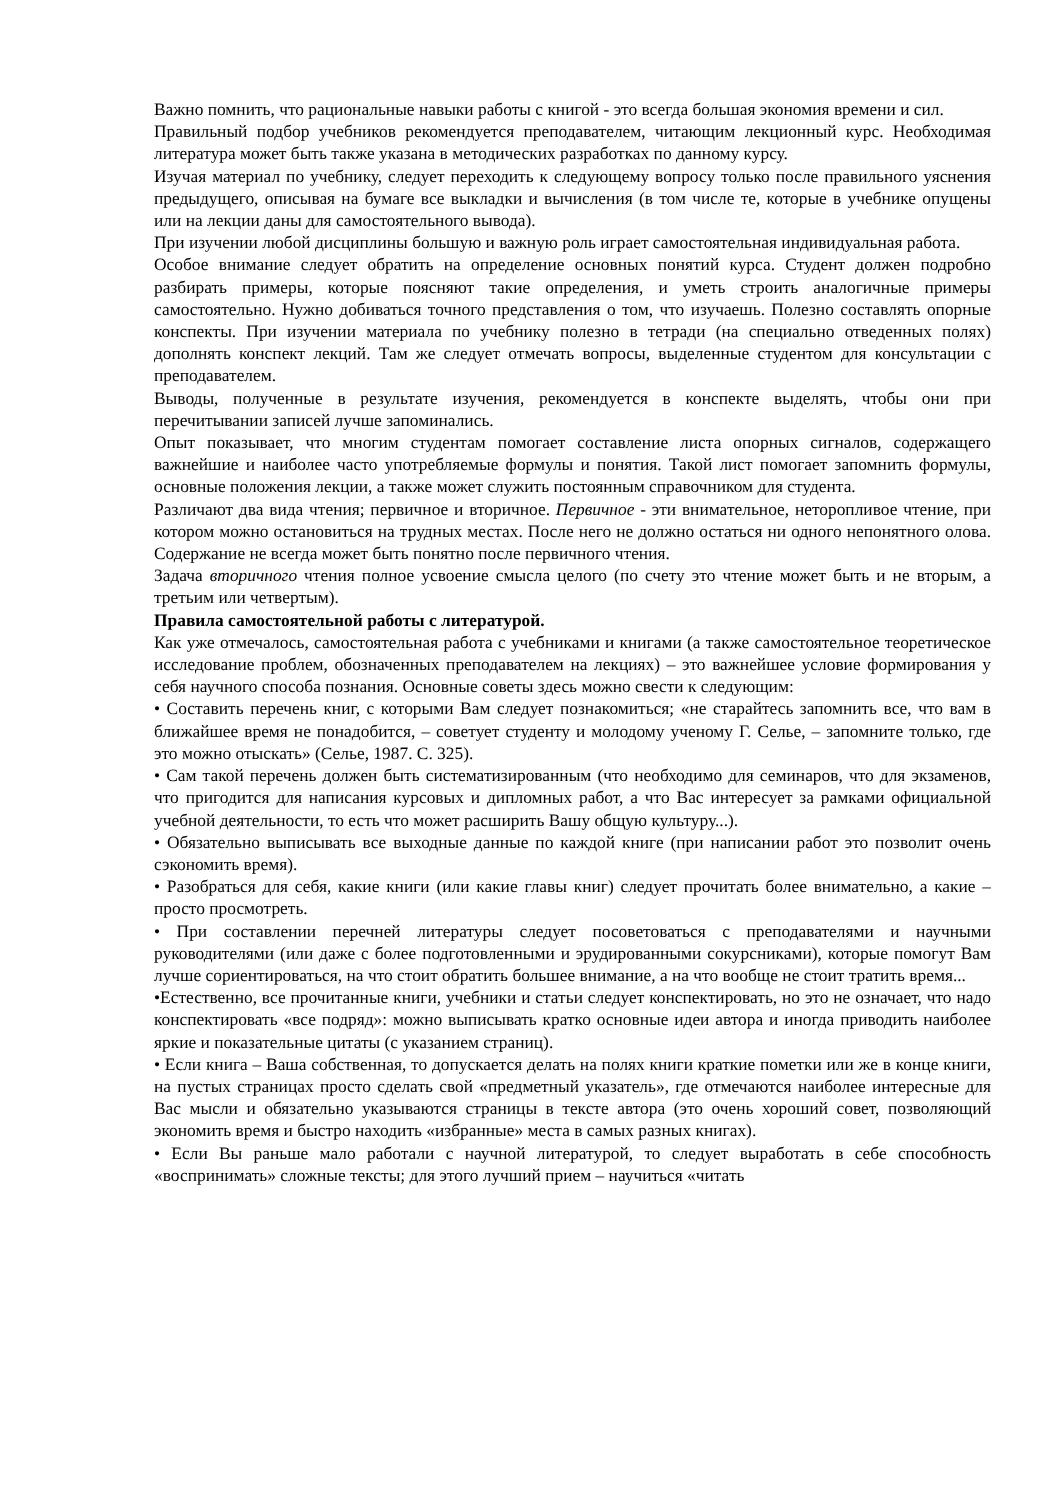Важно помнить, что рациональные навыки работы с книгой - это всегда большая экономия времени и сил.
Правильный подбор учебников рекомендуется преподавателем, читающим лекционный курс. Необходимая литература может быть также указана в методических разработках по данному курсу.
Изучая материал по учебнику, следует переходить к следующему вопросу только после правильного уяснения предыдущего, описывая на бумаге все выкладки и вычисления (в том числе те, которые в учебнике опущены или на лекции даны для самостоятельного вывода).
При изучении любой дисциплины большую и важную роль играет самостоятельная индивидуальная работа.
Особое внимание следует обратить на определение основных понятий курса. Студент должен подробно разбирать примеры, которые поясняют такие определения, и уметь строить аналогичные примеры самостоятельно. Нужно добиваться точного представления о том, что изучаешь. Полезно составлять опорные конспекты. При изучении материала по учебнику полезно в тетради (на специально отведенных полях) дополнять конспект лекций. Там же следует отмечать вопросы, выделенные студентом для консультации с преподавателем.
Выводы, полученные в результате изучения, рекомендуется в конспекте выделять, чтобы они при перечитывании записей лучше запоминались.
Опыт показывает, что многим студентам помогает составление листа опорных сигналов, содержащего важнейшие и наиболее часто употребляемые формулы и понятия. Такой лист помогает запомнить формулы, основные положения лекции, а также может служить постоянным справочником для студента.
Различают два вида чтения; первичное и вторичное. Первичное - эти внимательное, неторопливое чтение, при котором можно остановиться на трудных местах. После него не должно остаться ни одного непонятного олова. Содержание не всегда может быть понятно после первичного чтения.
Задача вторичного чтения полное усвоение смысла целого (по счету это чтение может быть и не вторым, а третьим или четвертым).
Правила самостоятельной работы с литературой.
Как уже отмечалось, самостоятельная работа с учебниками и книгами (а также самостоятельное теоретическое исследование проблем, обозначенных преподавателем на лекциях) – это важнейшее условие формирования у себя научного способа познания. Основные советы здесь можно свести к следующим:
• Составить перечень книг, с которыми Вам следует познакомиться; «не старайтесь запомнить все, что вам в ближайшее время не понадобится, – советует студенту и молодому ученому Г. Селье, – запомните только, где это можно отыскать» (Селье, 1987. С. 325).
• Сам такой перечень должен быть систематизированным (что необходимо для семинаров, что для экзаменов, что пригодится для написания курсовых и дипломных работ, а что Вас интересует за рамками официальной учебной деятельности, то есть что может расширить Вашу общую культуру...).
• Обязательно выписывать все выходные данные по каждой книге (при написании работ это позволит очень сэкономить время).
• Разобраться для себя, какие книги (или какие главы книг) следует прочитать более внимательно, а какие – просто просмотреть.
• При составлении перечней литературы следует посоветоваться с преподавателями и научными руководителями (или даже с более подготовленными и эрудированными сокурсниками), которые помогут Вам лучше сориентироваться, на что стоит обратить большее внимание, а на что вообще не стоит тратить время...
•Естественно, все прочитанные книги, учебники и статьи следует конспектировать, но это не означает, что надо конспектировать «все подряд»: можно выписывать кратко основные идеи автора и иногда приводить наиболее яркие и показательные цитаты (с указанием страниц).
• Если книга – Ваша собственная, то допускается делать на полях книги краткие пометки или же в конце книги, на пустых страницах просто сделать свой «предметный указатель», где отмечаются наиболее интересные для Вас мысли и обязательно указываются страницы в тексте автора (это очень хороший совет, позволяющий экономить время и быстро находить «избранные» места в самых разных книгах).
• Если Вы раньше мало работали с научной литературой, то следует выработать в себе способность «воспринимать» сложные тексты; для этого лучший прием – научиться «читать